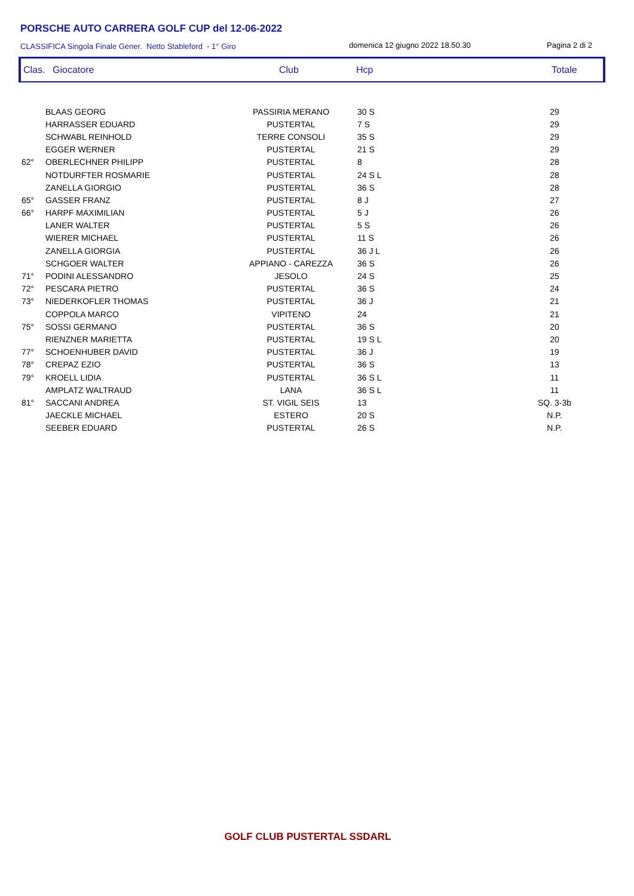PORSCHE AUTO CARRERA GOLF CUP del 12-06-2022
CLASSIFICA Singola Finale Gener. Netto Stableford - 1° Giro
domenica 12 giugno 2022 18.50.30
Pagina 2 di 2
Clas. Giocatore Club Hcp Totale
| | BLAAS GEORG | PASSIRIA MERANO | 30 S | 29 |
| | HARRASSER EDUARD | PUSTERTAL | 7 S | 29 |
| | SCHWABL REINHOLD | TERRE CONSOLI | 35 S | 29 |
| | EGGER WERNER | PUSTERTAL | 21 S | 29 |
| 62° | OBERLECHNER PHILIPP | PUSTERTAL | 8 | 28 |
| | NOTDURFTER ROSMARIE | PUSTERTAL | 24 S L | 28 |
| | ZANELLA GIORGIO | PUSTERTAL | 36 S | 28 |
| 65° | GASSER FRANZ | PUSTERTAL | 8 J | 27 |
| 66° | HARPF MAXIMILIAN | PUSTERTAL | 5 J | 26 |
| | LANER WALTER | PUSTERTAL | 5 S | 26 |
| | WIERER MICHAEL | PUSTERTAL | 11 S | 26 |
| | ZANELLA GIORGIA | PUSTERTAL | 36 J L | 26 |
| | SCHGOER WALTER | APPIANO - CAREZZA | 36 S | 26 |
| 71° | PODINI ALESSANDRO | JESOLO | 24 S | 25 |
| 72° | PESCARA PIETRO | PUSTERTAL | 36 S | 24 |
| 73° | NIEDERKOFLER THOMAS | PUSTERTAL | 36 J | 21 |
| | COPPOLA MARCO | VIPITENO | 24 | 21 |
| 75° | SOSSI GERMANO | PUSTERTAL | 36 S | 20 |
| | RIENZNER MARIETTA | PUSTERTAL | 19 S L | 20 |
| 77° | SCHOENHUBER DAVID | PUSTERTAL | 36 J | 19 |
| 78° | CREPAZ EZIO | PUSTERTAL | 36 S | 13 |
| 79° | KROELL LIDIA | PUSTERTAL | 36 S L | 11 |
| | AMPLATZ WALTRAUD | LANA | 36 S L | 11 |
| 81° | SACCANI ANDREA | ST. VIGIL SEIS | 13 | SQ. 3-3b |
| | JAECKLE MICHAEL | ESTERO | 20 S | N.P. |
| | SEEBER EDUARD | PUSTERTAL | 26 S | N.P. |
GOLF CLUB PUSTERTAL SSDARL